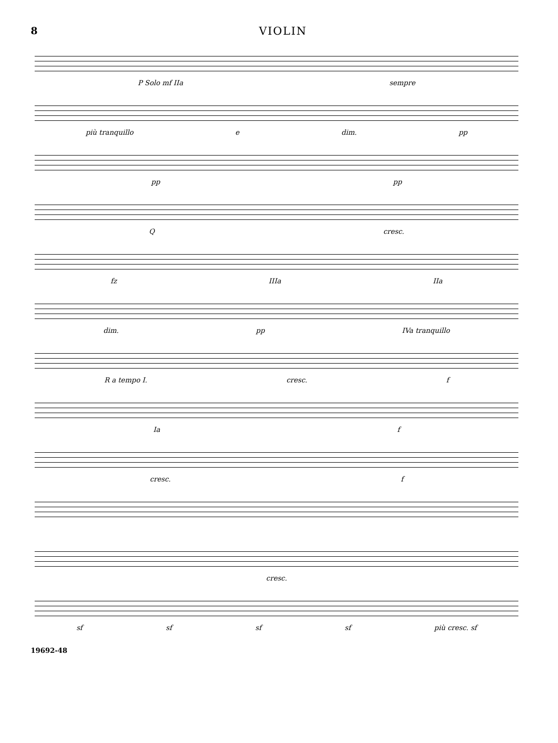8 VIOLIN
P Solo mf IIa sempre
più tranquillo e dim. pp
pp pp
Qcresc.
fz IIIa IIa
dim. pp IVa tranquillo
R a tempo I. cresc. f
Ia f
cresc. f
cresc.
sf sf sf sf più cresc. sf
19692-48